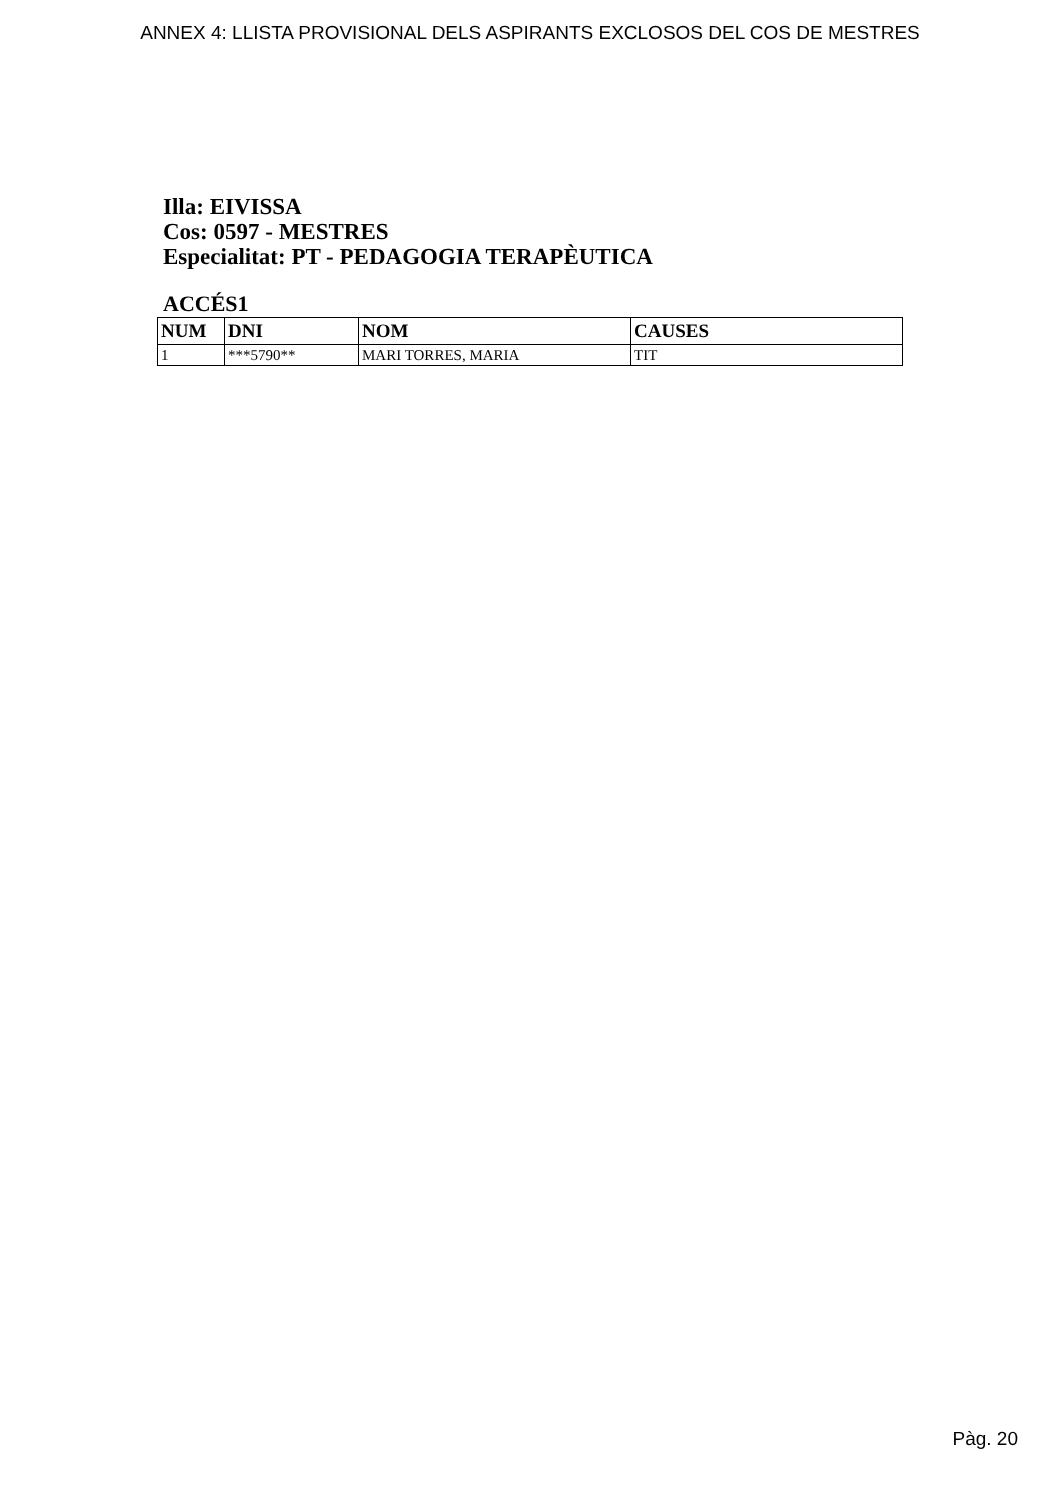ANNEX 4: LLISTA PROVISIONAL DELS ASPIRANTS EXCLOSOS DEL COS DE MESTRES
Illa: EIVISSA
Cos: 0597 - MESTRES
Especialitat: PT - PEDAGOGIA TERAPÈUTICA
ACCÉS1
| NUM | DNI | NOM | CAUSES |
| --- | --- | --- | --- |
| 1 | ***5790** | MARI TORRES, MARIA | TIT |
Pàg. 20